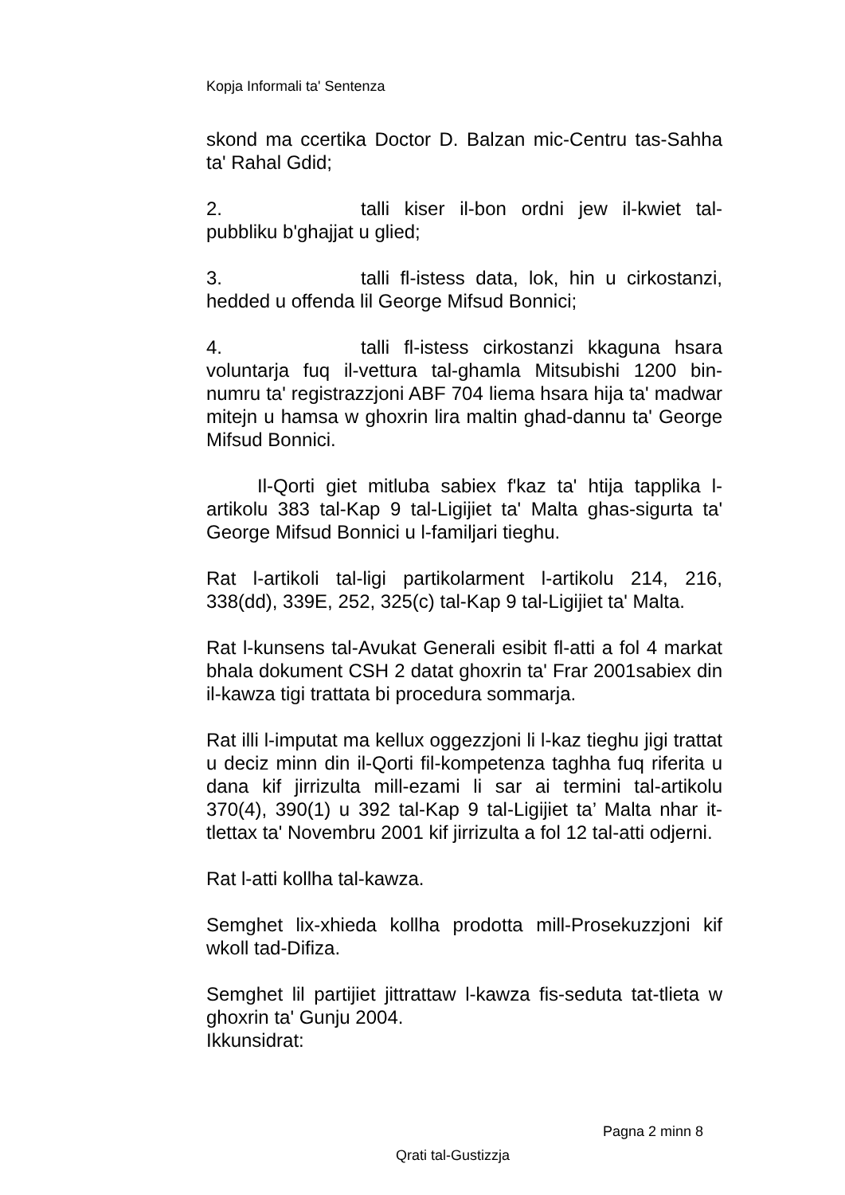Kopja Informali ta' Sentenza
skond ma ccertika Doctor D. Balzan mic-Centru tas-Sahha ta' Rahal Gdid;
2. talli kiser il-bon ordni jew il-kwiet tal-pubbliku b'ghajjat u glied;
3. talli fl-istess data, lok, hin u cirkostanzi, hedded u offenda lil George Mifsud Bonnici;
4. talli fl-istess cirkostanzi kkaguna hsara voluntarja fuq il-vettura tal-ghamla Mitsubishi 1200 bin-numru ta' registrazzjoni ABF 704 liema hsara hija ta' madwar mitejn u hamsa w ghoxrin lira maltin ghad-dannu ta' George Mifsud Bonnici.
Il-Qorti giet mitluba sabiex f'kaz ta' htija tapplika l-artikolu 383 tal-Kap 9 tal-Ligijiet ta' Malta ghas-sigurta ta' George Mifsud Bonnici u l-familjari tieghu.
Rat l-artikoli tal-ligi partikolarment l-artikolu 214, 216, 338(dd), 339E, 252, 325(c) tal-Kap 9 tal-Ligijiet ta' Malta.
Rat l-kunsens tal-Avukat Generali esibit fl-atti a fol 4 markat bhala dokument CSH 2 datat ghoxrin ta' Frar 2001sabiex din il-kawza tigi trattata bi procedura sommarja.
Rat illi l-imputat ma kellux oggezzjoni li l-kaz tieghu jigi trattat u deciz minn din il-Qorti fil-kompetenza taghha fuq riferita u dana kif jirrizulta mill-ezami li sar ai termini tal-artikolu 370(4), 390(1) u 392 tal-Kap 9 tal-Ligijiet ta’ Malta nhar it-tlettax ta' Novembru 2001 kif jirrizulta a fol 12 tal-atti odjerni.
Rat l-atti kollha tal-kawza.
Semghet lix-xhieda kollha prodotta mill-Prosekuzzjoni kif wkoll tad-Difiza.
Semghet lil partijiet jittrattaw l-kawza fis-seduta tat-tlieta w ghoxrin ta' Gunju 2004.
Ikkunsidrat:
Pagna 2 minn 8
Qrati tal-Gustizzja